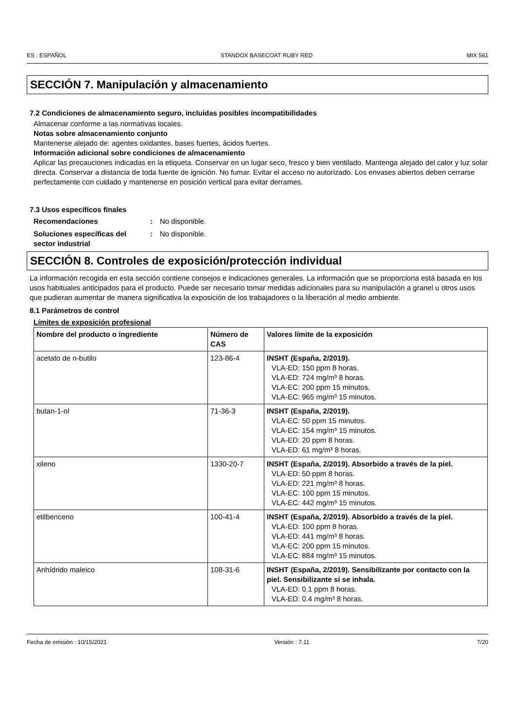ES : ESPAÑOL STANDOX BASECOAT RUBY RED MIX 561
SECCIÓN 7. Manipulación y almacenamiento
7.2 Condiciones de almacenamiento seguro, incluidas posibles incompatibilidades
Almacenar conforme a las normativas locales.
Notas sobre almacenamiento conjunto
Mantenerse alejado de: agentes oxidantes, bases fuertes, ácidos fuertes.
Información adicional sobre condiciones de almacenamiento
Aplicar las precauciones indicadas en la etiqueta. Conservar en un lugar seco, fresco y bien ventilado. Mantenga alejado del calor y luz solar directa. Conservar a distancia de toda fuente de ignición. No fumar. Evitar el acceso no autorizado. Los envases abiertos deben cerrarse perfectamente con cuidado y mantenerse en posición vertical para evitar derrames.
7.3 Usos específicos finales
Recomendaciones: No disponible. Soluciones específicas del sector industrial: No disponible.
SECCIÓN 8. Controles de exposición/protección individual
La información recogida en esta sección contiene consejos e indicaciones generales. La información que se proporciona está basada en los usos habituales anticipados para el producto. Puede ser necesario tomar medidas adicionales para su manipulación a granel u otros usos que pudieran aumentar de manera significativa la exposición de los trabajadores o la liberación al medio ambiente.
8.1 Parámetros de control
Límites de exposición profesional
| Nombre del producto o ingrediente | Número de CAS | Valores límite de la exposición |
| --- | --- | --- |
| acetato de n-butilo | 123-86-4 | INSHT (España, 2/2019). VLA-ED: 150 ppm 8 horas. VLA-ED: 724 mg/m³ 8 horas. VLA-EC: 200 ppm 15 minutos. VLA-EC: 965 mg/m³ 15 minutos. |
| butan-1-ol | 71-36-3 | INSHT (España, 2/2019). VLA-EC: 50 ppm 15 minutos. VLA-EC: 154 mg/m³ 15 minutos. VLA-ED: 20 ppm 8 horas. VLA-ED: 61 mg/m³ 8 horas. |
| xileno | 1330-20-7 | INSHT (España, 2/2019). Absorbido a través de la piel. VLA-ED: 50 ppm 8 horas. VLA-ED: 221 mg/m³ 8 horas. VLA-EC: 100 ppm 15 minutos. VLA-EC: 442 mg/m³ 15 minutos. |
| etilbenceno | 100-41-4 | INSHT (España, 2/2019). Absorbido a través de la piel. VLA-ED: 100 ppm 8 horas. VLA-ED: 441 mg/m³ 8 horas. VLA-EC: 200 ppm 15 minutos. VLA-EC: 884 mg/m³ 15 minutos. |
| Anhídrido maleico | 108-31-6 | INSHT (España, 2/2019). Sensibilizante por contacto con la piel. Sensibilizante si se inhala. VLA-ED: 0.1 ppm 8 horas. VLA-ED: 0.4 mg/m³ 8 horas. |
Fecha de emisión : 10/15/2021 Versión : 7.11 7/20